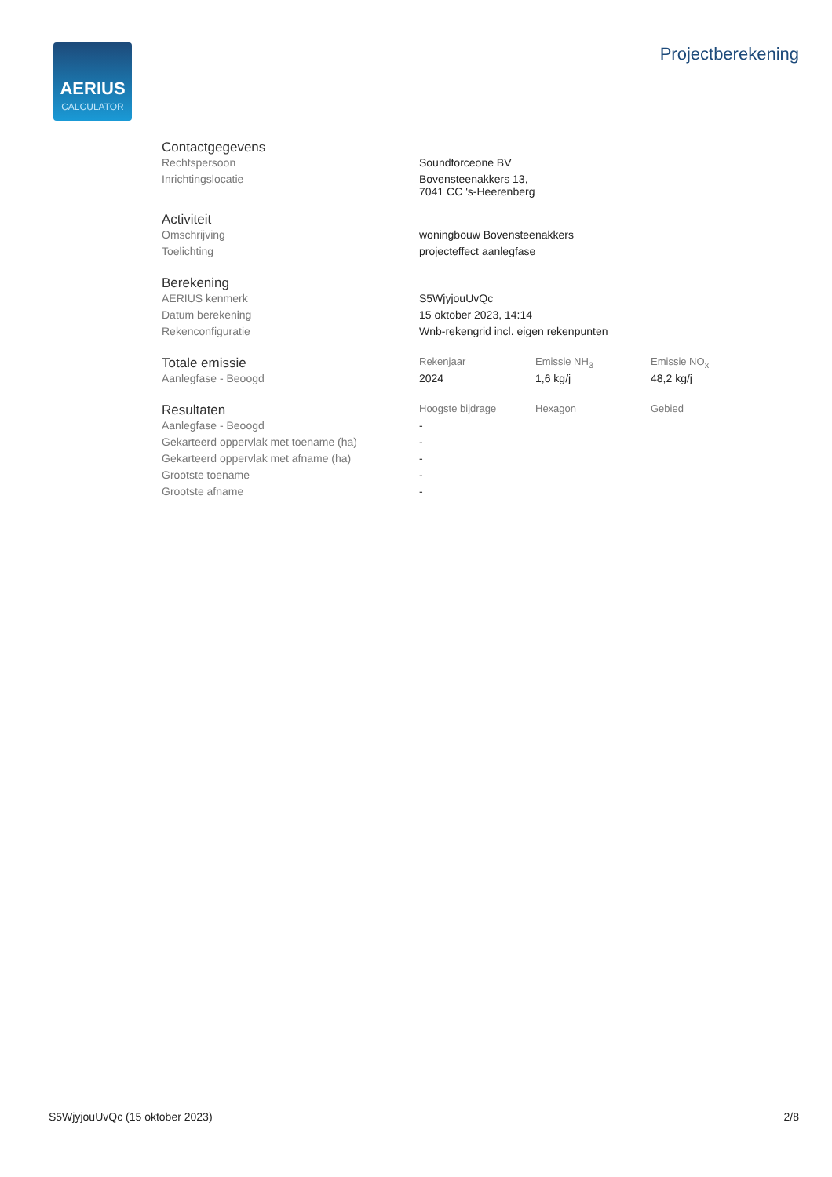AERIUS
CALCULATOR
Projectberekening
| Contactgegevens | |
| --- | --- |
| Rechtspersoon | Soundforceone BV |
| Inrichtingslocatie | Bovensteenakkers 13, 7041 CC 's-Heerenberg |
| Activiteit | |
| --- | --- |
| Omschrijving | woningbouw Bovensteenakkers |
| Toelichting | projecteffect aanlegfase |
| Berekening | |
| --- | --- |
| AERIUS kenmerk | S5WjyjouUvQc |
| Datum berekening | 15 oktober 2023, 14:14 |
| Rekenconfiguratie | Wnb-rekengrid incl. eigen rekenpunten |
| Totale emissie | Rekenjaar | Emissie NH<sub>3</sub> | Emissie NO<sub>x</sub> |
| --- | --- | --- | --- |
| Aanlegfase - Beoogd | 2024 | 1,6 kg/j | 48,2 kg/j |
| Resultaten | Hoogste bijdrage | Hexagon | Gebied |
| --- | --- | --- | --- |
| Aanlegfase - Beoogd | - | | |
| Gekarteerd oppervlak met toename (ha) | - | | |
| Gekarteerd oppervlak met afname (ha) | - | | |
| Grootste toename | - | | |
| Grootste afname | - | | |
S5WjyjouUvQc (15 oktober 2023) 2/8